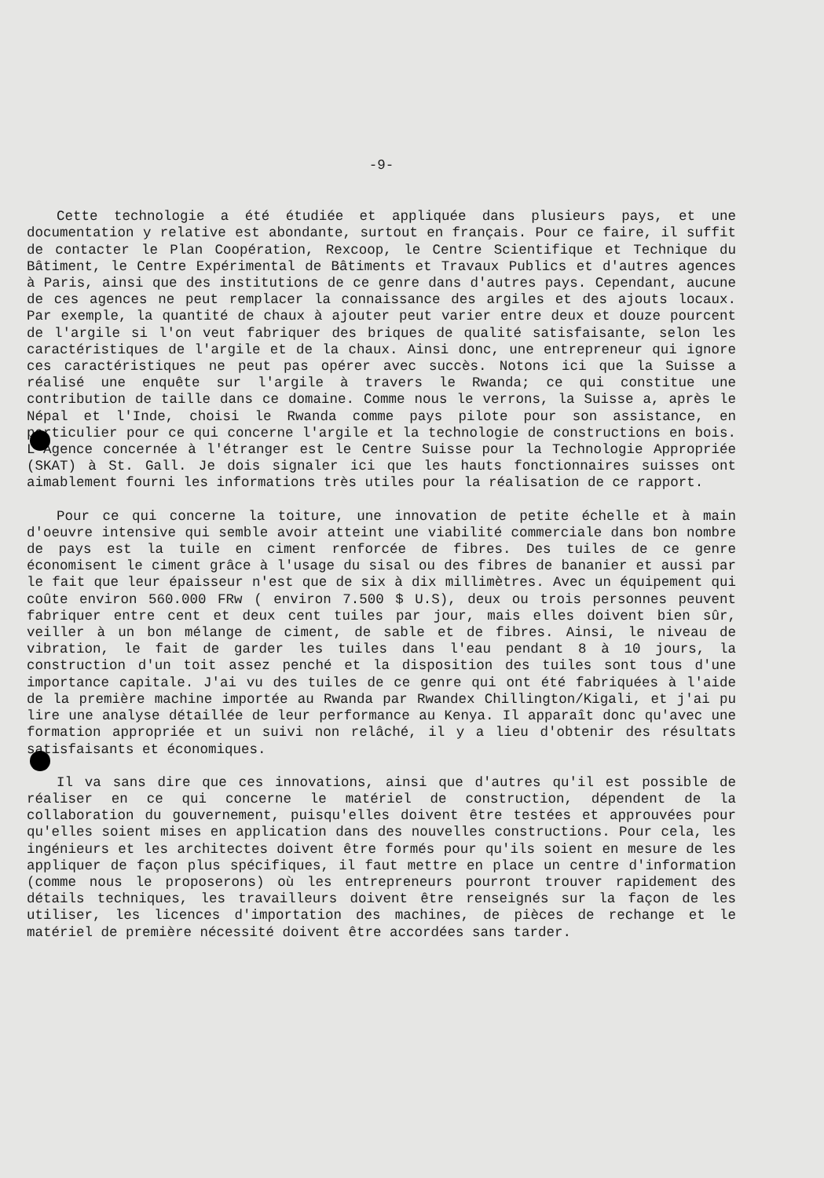-9-
Cette technologie a été étudiée et appliquée dans plusieurs pays, et une documentation y relative est abondante, surtout en français. Pour ce faire, il suffit de contacter le Plan Coopération, Rexcoop, le Centre Scientifique et Technique du Bâtiment, le Centre Expérimental de Bâtiments et Travaux Publics et d'autres agences à Paris, ainsi que des institutions de ce genre dans d'autres pays. Cependant, aucune de ces agences ne peut remplacer la connaissance des argiles et des ajouts locaux. Par exemple, la quantité de chaux à ajouter peut varier entre deux et douze pourcent de l'argile si l'on veut fabriquer des briques de qualité satisfaisante, selon les caractéristiques de l'argile et de la chaux. Ainsi donc, une entrepreneur qui ignore ces caractéristiques ne peut pas opérer avec succès. Notons ici que la Suisse a réalisé une enquête sur l'argile à travers le Rwanda; ce qui constitue une contribution de taille dans ce domaine. Comme nous le verrons, la Suisse a, après le Népal et l'Inde, choisi le Rwanda comme pays pilote pour son assistance, en particulier pour ce qui concerne l'argile et la technologie de constructions en bois. L'Agence concernée à l'étranger est le Centre Suisse pour la Technologie Appropriée (SKAT) à St. Gall. Je dois signaler ici que les hauts fonctionnaires suisses ont aimablement fourni les informations très utiles pour la réalisation de ce rapport.
Pour ce qui concerne la toiture, une innovation de petite échelle et à main d'oeuvre intensive qui semble avoir atteint une viabilité commerciale dans bon nombre de pays est la tuile en ciment renforcée de fibres. Des tuiles de ce genre économisent le ciment grâce à l'usage du sisal ou des fibres de bananier et aussi par le fait que leur épaisseur n'est que de six à dix millimètres. Avec un équipement qui coûte environ 560.000 FRw ( environ 7.500 $ U.S), deux ou trois personnes peuvent fabriquer entre cent et deux cent tuiles par jour, mais elles doivent bien sûr, veiller à un bon mélange de ciment, de sable et de fibres. Ainsi, le niveau de vibration, le fait de garder les tuiles dans l'eau pendant 8 à 10 jours, la construction d'un toit assez penché et la disposition des tuiles sont tous d'une importance capitale. J'ai vu des tuiles de ce genre qui ont été fabriquées à l'aide de la première machine importée au Rwanda par Rwandex Chillington/Kigali, et j'ai pu lire une analyse détaillée de leur performance au Kenya. Il apparaît donc qu'avec une formation appropriée et un suivi non relâché, il y a lieu d'obtenir des résultats satisfaisants et économiques.
Il va sans dire que ces innovations, ainsi que d'autres qu'il est possible de réaliser en ce qui concerne le matériel de construction, dépendent de la collaboration du gouvernement, puisqu'elles doivent être testées et approuvées pour qu'elles soient mises en application dans des nouvelles constructions. Pour cela, les ingénieurs et les architectes doivent être formés pour qu'ils soient en mesure de les appliquer de façon plus spécifiques, il faut mettre en place un centre d'information (comme nous le proposerons) où les entrepreneurs pourront trouver rapidement des détails techniques, les travailleurs doivent être renseignés sur la façon de les utiliser, les licences d'importation des machines, de pièces de rechange et le matériel de première nécessité doivent être accordées sans tarder.